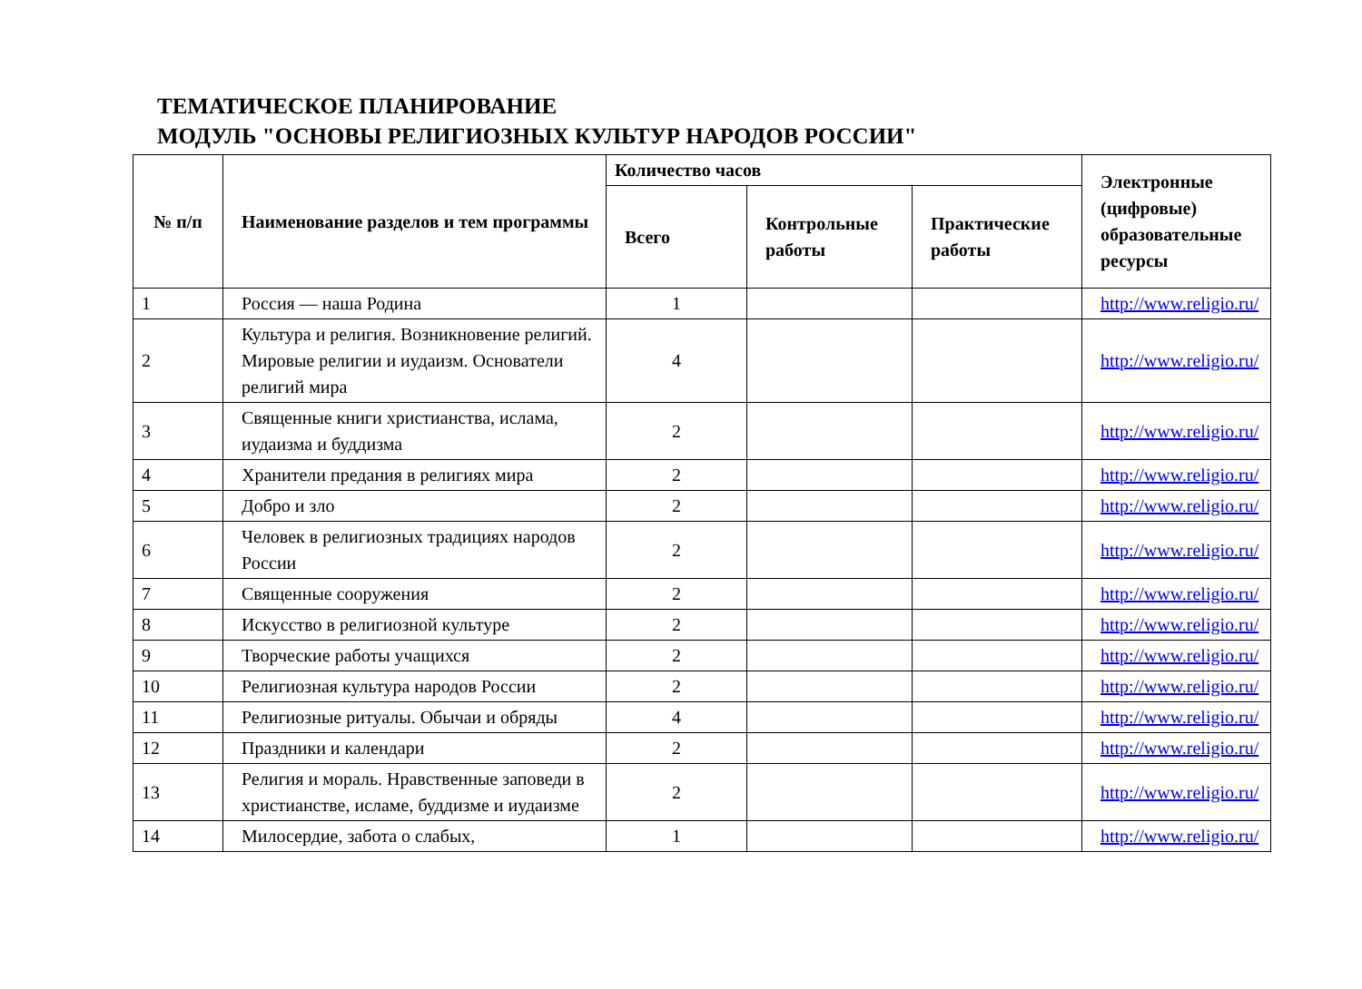ТЕМАТИЧЕСКОЕ ПЛАНИРОВАНИЕ
МОДУЛЬ "ОСНОВЫ РЕЛИГИОЗНЫХ КУЛЬТУР НАРОДОВ РОССИИ"
| № п/п | Наименование разделов и тем программы | Количество часов | | | Электронные (цифровые) образовательные ресурсы |
| --- | --- | --- | --- | --- | --- |
| | | Всего | Контрольные работы | Практические работы | |
| 1 | Россия — наша Родина | 1 | | | http://www.religio.ru/ |
| 2 | Культура и религия. Возникновение религий. Мировые религии и иудаизм. Основатели религий мира | 4 | | | http://www.religio.ru/ |
| 3 | Священные книги христианства, ислама, иудаизма и буддизма | 2 | | | http://www.religio.ru/ |
| 4 | Хранители предания в религиях мира | 2 | | | http://www.religio.ru/ |
| 5 | Добро и зло | 2 | | | http://www.religio.ru/ |
| 6 | Человек в религиозных традициях народов России | 2 | | | http://www.religio.ru/ |
| 7 | Священные сооружения | 2 | | | http://www.religio.ru/ |
| 8 | Искусство в религиозной культуре | 2 | | | http://www.religio.ru/ |
| 9 | Творческие работы учащихся | 2 | | | http://www.religio.ru/ |
| 10 | Религиозная культура народов России | 2 | | | http://www.religio.ru/ |
| 11 | Религиозные ритуалы. Обычаи и обряды | 4 | | | http://www.religio.ru/ |
| 12 | Праздники и календари | 2 | | | http://www.religio.ru/ |
| 13 | Религия и мораль. Нравственные заповеди в христианстве, исламе, буддизме и иудаизме | 2 | | | http://www.religio.ru/ |
| 14 | Милосердие, забота о слабых, | 1 | | | http://www.religio.ru/ |